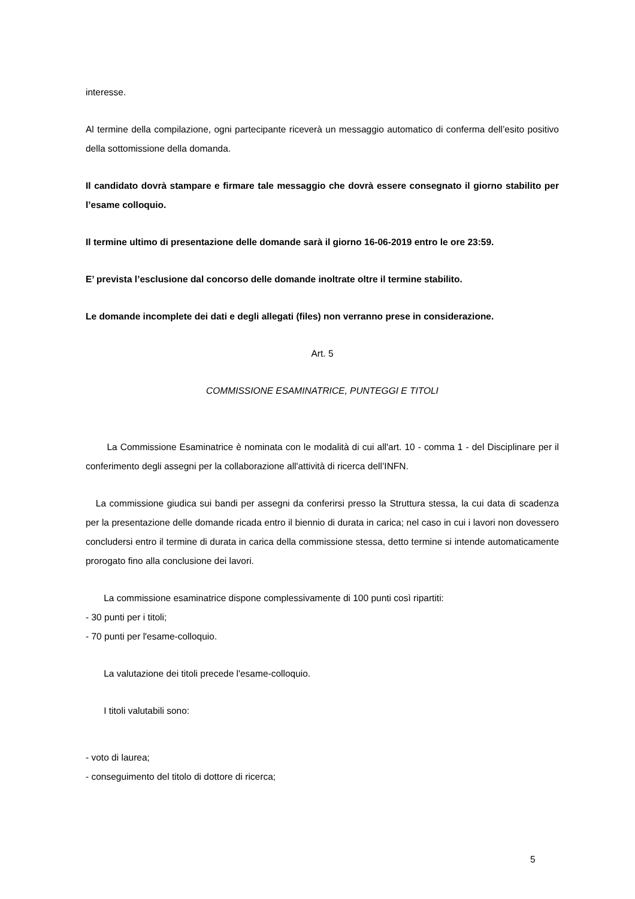interesse.
Al termine della compilazione, ogni partecipante riceverà un messaggio automatico di conferma dell’esito positivo della sottomissione della domanda.
Il candidato dovrà stampare e firmare tale messaggio che dovrà essere consegnato il giorno stabilito per l’esame colloquio.
Il termine ultimo di presentazione delle domande sarà il giorno 16-06-2019 entro le ore 23:59.
E’ prevista l’esclusione dal concorso delle domande inoltrate oltre il termine stabilito.
Le domande incomplete dei dati e degli allegati (files) non verranno prese in considerazione.
Art. 5
COMMISSIONE ESAMINATRICE, PUNTEGGI E TITOLI
La Commissione Esaminatrice è nominata con le modalità di cui all'art. 10 - comma 1 - del Disciplinare per il conferimento degli assegni per la collaborazione all'attività di ricerca dell’INFN.
La commissione giudica sui bandi per assegni da conferirsi presso la Struttura stessa, la cui data di scadenza per la presentazione delle domande ricada entro il biennio di durata in carica; nel caso in cui i lavori non dovessero concludersi entro il termine di durata in carica della commissione stessa, detto termine si intende automaticamente prorogato fino alla conclusione dei lavori.
La commissione esaminatrice dispone complessivamente di 100 punti così ripartiti:
- 30 punti per i titoli;
- 70 punti per l'esame-colloquio.
La valutazione dei titoli precede l'esame-colloquio.
I titoli valutabili sono:
- voto di laurea;
- conseguimento del titolo di dottore di ricerca;
5